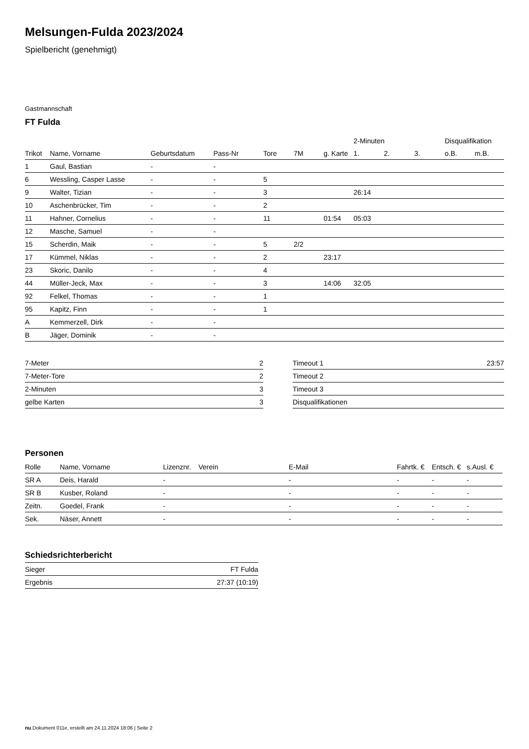Melsungen-Fulda 2023/2024
Spielbericht (genehmigt)
Gastmannschaft
FT Fulda
| | | | | | | | 2-Minuten | | | Disqualifikation | |
| Trikot | Name, Vorname | Geburtsdatum | Pass-Nr | Tore | 7M | g. Karte | 1. | 2. | 3. | o.B. | m.B. |
| 1 | Gaul, Bastian | - | - | | | | | | | | |
| 6 | Wessling, Casper Lasse | - | - | 5 | | | | | | | |
| 9 | Walter, Tizian | - | - | 3 | | | 26:14 | | | | |
| 10 | Aschenbrücker, Tim | - | - | 2 | | | | | | | |
| 11 | Hahner, Cornelius | - | - | 11 | | 01:54 | 05:03 | | | | |
| 12 | Masche, Samuel | - | - | | | | | | | | |
| 15 | Scherdin, Maik | - | - | 5 | 2/2 | | | | | | |
| 17 | Kümmel, Niklas | - | - | 2 | | 23:17 | | | | | |
| 23 | Skoric, Danilo | - | - | 4 | | | | | | | |
| 44 | Müller-Jeck, Max | - | - | 3 | | 14:06 | 32:05 | | | | |
| 92 | Felkel, Thomas | - | - | 1 | | | | | | | |
| 95 | Kapitz, Finn | - | - | 1 | | | | | | | |
| A | Kemmerzell, Dirk | - | - | | | | | | | | |
| B | Jäger, Dominik | - | - | | | | | | | | |
| 7-Meter | 2 |
| 7-Meter-Tore | 2 |
| 2-Minuten | 3 |
| gelbe Karten | 3 |
| Timeout 1 | 23:57 |
| Timeout 2 | |
| Timeout 3 | |
| Disqualifikationen | |
Personen
| Rolle | Name, Vorname | Lizenznr. | Verein | E-Mail | Fahrtk. € | Entsch. € | s.Ausl. € |
| --- | --- | --- | --- | --- | --- | --- | --- |
| SR A | Deis, Harald | - | | - | - | - | - |
| SR B | Kusber, Roland | - | | - | - | - | - |
| Zeitn. | Goedel, Frank | - | | - | - | - | - |
| Sek. | Näser, Annett | - | | - | - | - | - |
Schiedsrichterbericht
| Sieger | FT Fulda |
| Ergebnis | 27:37 (10:19) |
nu.Dokument 011e, erstellt am 24.11.2024 18:06 | Seite 2